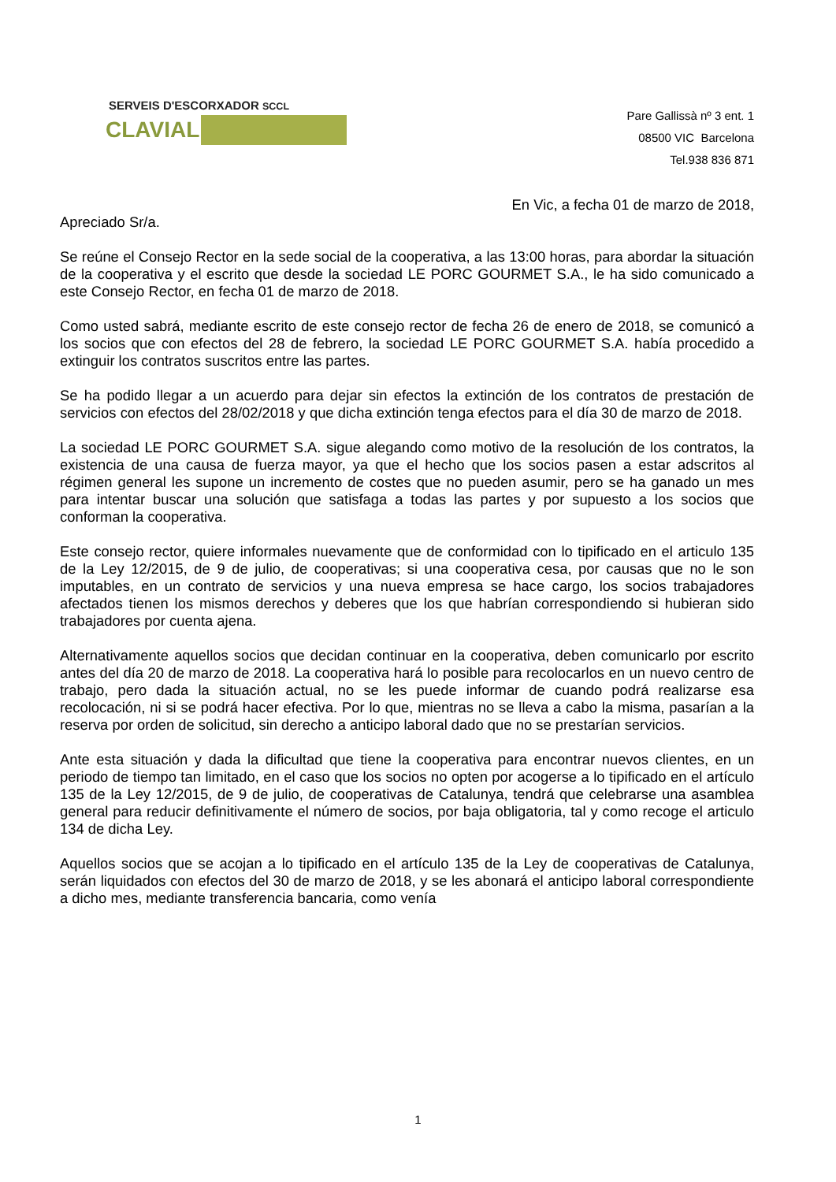SERVEIS D'ESCORXADOR SCCL
CLAVIAL
Pare Gallissà nº 3 ent. 1
08500 VIC Barcelona
Tel.938 836 871
En Vic, a fecha 01 de marzo de 2018,
Apreciado Sr/a.
Se reúne el Consejo Rector en la sede social de la cooperativa, a las 13:00 horas, para abordar la situación de la cooperativa y el escrito que desde la sociedad LE PORC GOURMET S.A., le ha sido comunicado a este Consejo Rector, en fecha 01 de marzo de 2018.
Como usted sabrá, mediante escrito de este consejo rector de fecha 26 de enero de 2018, se comunicó a los socios que con efectos del 28 de febrero, la sociedad LE PORC GOURMET S.A. había procedido a extinguir los contratos suscritos entre las partes.
Se ha podido llegar a un acuerdo para dejar sin efectos la extinción de los contratos de prestación de servicios con efectos del 28/02/2018 y que dicha extinción tenga efectos para el día 30 de marzo de 2018.
La sociedad LE PORC GOURMET S.A. sigue alegando como motivo de la resolución de los contratos, la existencia de una causa de fuerza mayor, ya que el hecho que los socios pasen a estar adscritos al régimen general les supone un incremento de costes que no pueden asumir, pero se ha ganado un mes para intentar buscar una solución que satisfaga a todas las partes y por supuesto a los socios que conforman la cooperativa.
Este consejo rector, quiere informales nuevamente que de conformidad con lo tipificado en el articulo 135 de la Ley 12/2015, de 9 de julio, de cooperativas; si una cooperativa cesa, por causas que no le son imputables, en un contrato de servicios y una nueva empresa se hace cargo, los socios trabajadores afectados tienen los mismos derechos y deberes que los que habrían correspondiendo si hubieran sido trabajadores por cuenta ajena.
Alternativamente aquellos socios que decidan continuar en la cooperativa, deben comunicarlo por escrito antes del día 20 de marzo de 2018. La cooperativa hará lo posible para recolocarlos en un nuevo centro de trabajo, pero dada la situación actual, no se les puede informar de cuando podrá realizarse esa recolocación, ni si se podrá hacer efectiva. Por lo que, mientras no se lleva a cabo la misma, pasarían a la reserva por orden de solicitud, sin derecho a anticipo laboral dado que no se prestarían servicios.
Ante esta situación y dada la dificultad que tiene la cooperativa para encontrar nuevos clientes, en un periodo de tiempo tan limitado, en el caso que los socios no opten por acogerse a lo tipificado en el artículo 135 de la Ley 12/2015, de 9 de julio, de cooperativas de Catalunya, tendrá que celebrarse una asamblea general para reducir definitivamente el número de socios, por baja obligatoria, tal y como recoge el articulo 134 de dicha Ley.
Aquellos socios que se acojan a lo tipificado en el artículo 135 de la Ley de cooperativas de Catalunya, serán liquidados con efectos del 30 de marzo de 2018, y se les abonará el anticipo laboral correspondiente a dicho mes, mediante transferencia bancaria, como venía
1